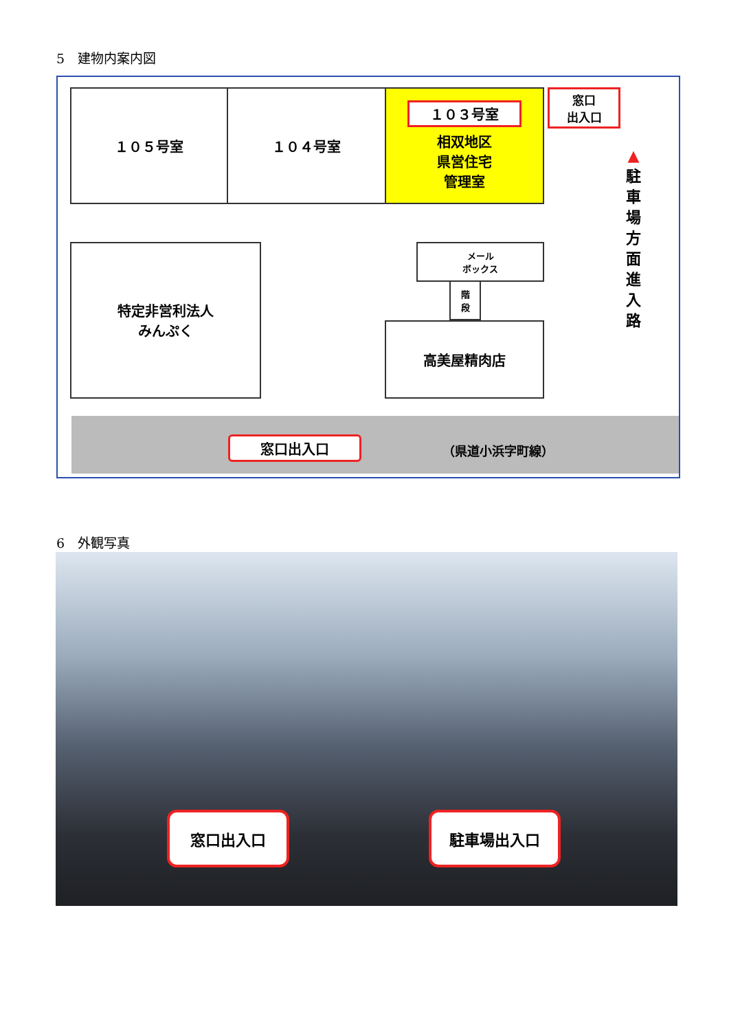5　建物内案内図
１０５号室 １０４号室
１０３号室
相双地区
県営住宅
管理室
窓口
出入口
特定非営利法人
みんぷく
メール
ボックス
階
段
高美屋精肉店
▲
駐
車
場
方
面
進
入
路
窓口出入口 （県道小浜字町線）
6　外観写真
窓口出入口 駐車場出入口